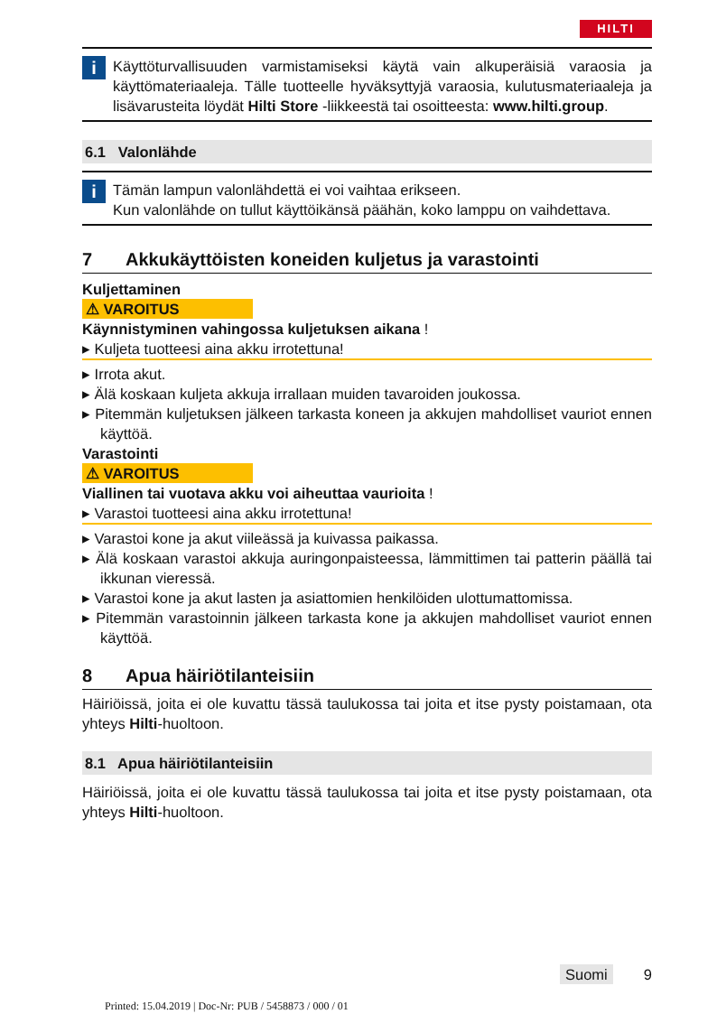HILTI
i
Käyttöturvallisuuden varmistamiseksi käytä vain alkuperäisiä varaosia ja käyttömateriaaleja. Tälle tuotteelle hyväksyttyjä varaosia, kulutusmateriaaleja ja lisävarusteita löydät Hilti Store -liikkeestä tai osoitteesta: www.hilti.group.
6.1 Valonlähde
i
Tämän lampun valonlähdettä ei voi vaihtaa erikseen.
Kun valonlähde on tullut käyttöikänsä päähän, koko lamppu on vaihdettava.
7 Akkukäyttöisten koneiden kuljetus ja varastointi
Kuljettaminen
⚠ VAROITUS
Käynnistyminen vahingossa kuljetuksen aikana !
▸ Kuljeta tuotteesi aina akku irrotettuna!
▸ Irrota akut.
▸ Älä koskaan kuljeta akkuja irrallaan muiden tavaroiden joukossa.
▸ Pitemmän kuljetuksen jälkeen tarkasta koneen ja akkujen mahdolliset vauriot ennen käyttöä.
Varastointi
⚠ VAROITUS
Viallinen tai vuotava akku voi aiheuttaa vaurioita !
▸ Varastoi tuotteesi aina akku irrotettuna!
▸ Varastoi kone ja akut viileässä ja kuivassa paikassa.
▸ Älä koskaan varastoi akkuja auringonpaisteessa, lämmittimen tai patterin päällä tai ikkunan vieressä.
▸ Varastoi kone ja akut lasten ja asiattomien henkilöiden ulottumattomissa.
▸ Pitemmän varastoinnin jälkeen tarkasta kone ja akkujen mahdolliset vauriot ennen käyttöä.
8 Apua häiriötilanteisiin
Häiriöissä, joita ei ole kuvattu tässä taulukossa tai joita et itse pysty poistamaan, ota yhteys Hilti-huoltoon.
8.1 Apua häiriötilanteisiin
Häiriöissä, joita ei ole kuvattu tässä taulukossa tai joita et itse pysty poistamaan, ota yhteys Hilti-huoltoon.
Suomi 9
Printed: 15.04.2019 | Doc-Nr: PUB / 5458873 / 000 / 01